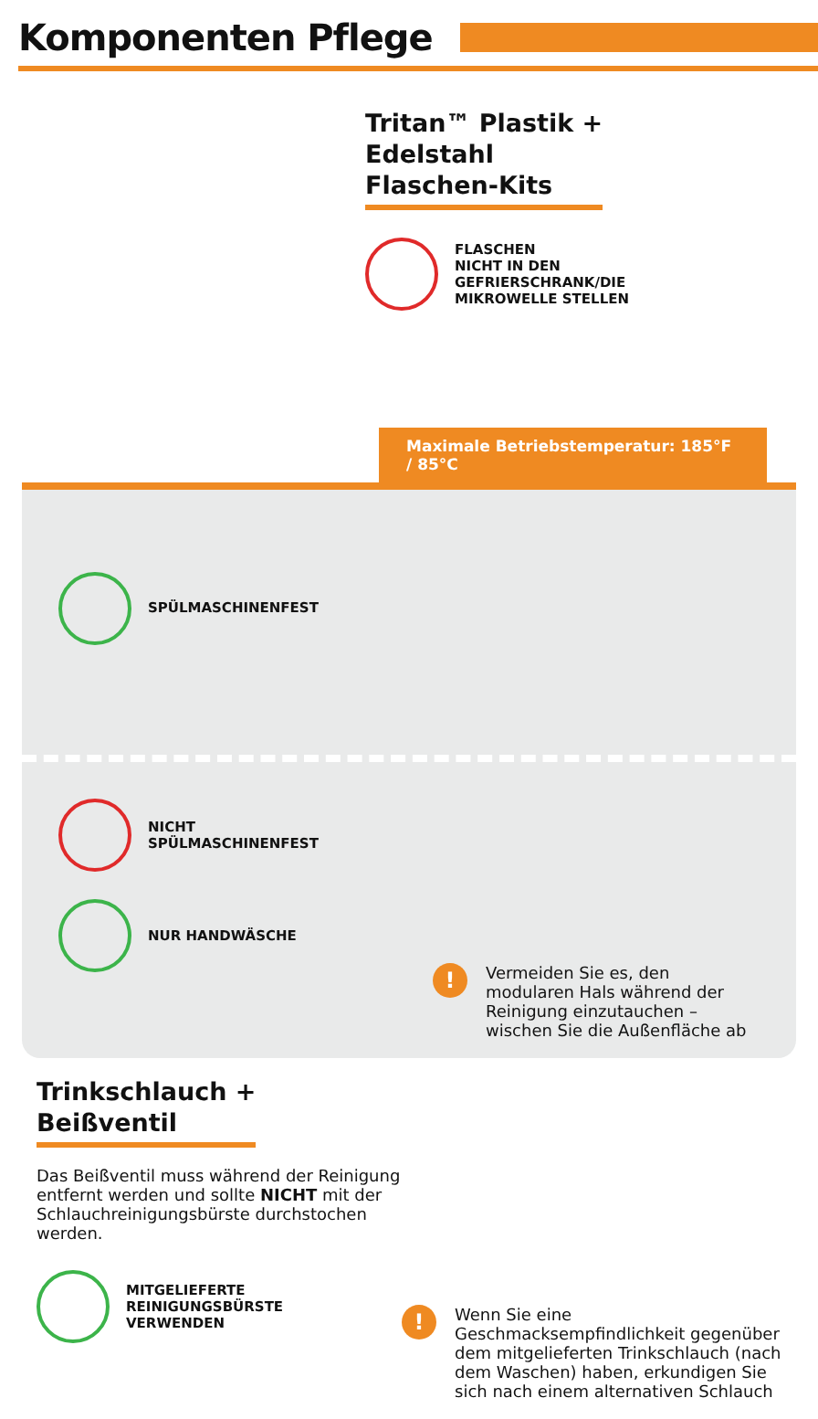Komponenten Pflege
Tritan™ Plastik +
Edelstahl
Flaschen-Kits
FLASCHEN
NICHT IN DEN
GEFRIERSCHRANK/DIE
MIKROWELLE STELLEN
Maximale Betriebstemperatur: 185°F / 85°C
SPÜLMASCHINENFEST
NICHT
SPÜLMASCHINENFEST
NUR HANDWÄSCHE
!
Vermeiden Sie es, den modularen Hals während der Reinigung einzutauchen – wischen Sie die Außenfläche ab
Trinkschlauch +
Beißventil
Das Beißventil muss während der Reinigung entfernt werden und sollte NICHT mit der Schlauchreinigungsbürste durchstochen werden.
MITGELIEFERTE
REINIGUNGSBÜRSTE
VERWENDEN
!
Wenn Sie eine Geschmacksempfindlichkeit gegenüber dem mitgelieferten Trinkschlauch (nach dem Waschen) haben, erkundigen Sie sich nach einem alternativen Schlauch